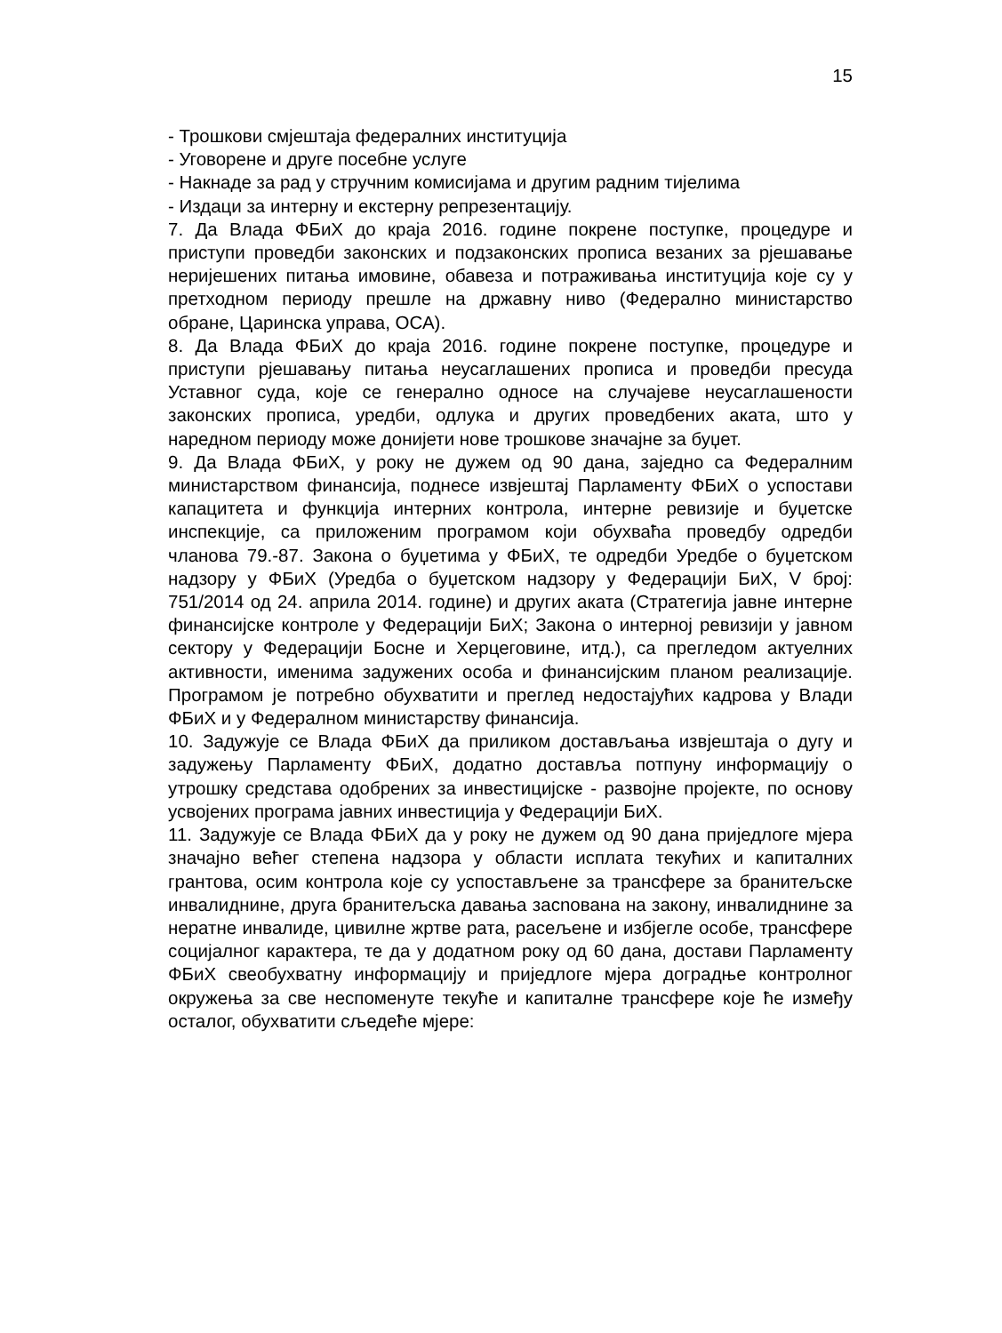15
- Трошкови смјештаја федералних институција
- Уговорене и друге посебне услуге
- Накнаде за рад у стручним комисијама и другим радним тијелима
- Издаци за интерну и екстерну репрезентацију.
7. Да Влада ФБиХ до краја 2016. године покрене поступке, процедуре и приступи проведби законских и подзаконских прописа везаних за рјешавање неријешених питања имовине, обавеза и потраживања институција које су у претходном периоду прешле на државну ниво (Федерално министарство обране, Царинска управа, ОСА).
8. Да Влада ФБиХ до краја 2016. године покрене поступке, процедуре и приступи рјешавању питања неусаглашених прописа и проведби пресуда Уставног суда, које се генерално односе на случајеве неусаглашености законских прописа, уредби, одлука и других проведбених аката, што у наредном периоду може донијети нове трошкове значајне за буџет.
9. Да Влада ФБиХ, у року не дужем од 90 дана, заједно са Федералним министарством финансија, поднесе извјештај Парламенту ФБиХ о успостави капацитета и функција интерних контрола, интерне ревизије и буџетске инспекције, са приложеним програмом који обухваћа проведбу одредби чланова 79.-87. Закона о буџетима у ФБиХ, те одредби Уредбе о буџетском надзору у ФБиХ (Уредба о буџетском надзору у Федерацији БиХ, V број: 751/2014 од 24. априла 2014. године) и других аката (Стратегија јавне интерне финансијске контроле у Федерацији БиХ; Закона о интерној ревизији у јавном сектору у Федерацији Босне и Херцеговине, итд.), са прегледом актуелних активности, именима задужених особа и финансијским планом реализације. Програмом је потребно обухватити и преглед недостајућих кадрова у Влади ФБиХ и у Федералном министарству финансија.
10. Задужује се Влада ФБиХ да приликом достављања извјештаја о дугу и задужењу Парламенту ФБиХ, додатно доставља потпуну информацију о утрошку средстава одобрених за инвестицијске - развојне пројекте, по основу усвојених програма јавних инвестиција у Федерацији БиХ.
11. Задужује се Влада ФБиХ да у року не дужем од 90 дана приједлоге мјера значајно већег степена надзора у области исплата текућих и капиталних грантова, осим контрола које су успостављене за трансфере за бранитељске инвалиднине, друга бранитељска давања засnована на закону, инвалиднине за нератне инвалиде, цивилне жртве рата, расељене и избјегле особе, трансфере социјалног карактера, те да у додатном року од 60 дана, достави Парламенту ФБиХ свеобухватну информацију и приједлоге мјера доградње контролног окружења за све неспоменуте текуће и капиталне трансфере које ће између осталог, обухватити сљедеће мјере: